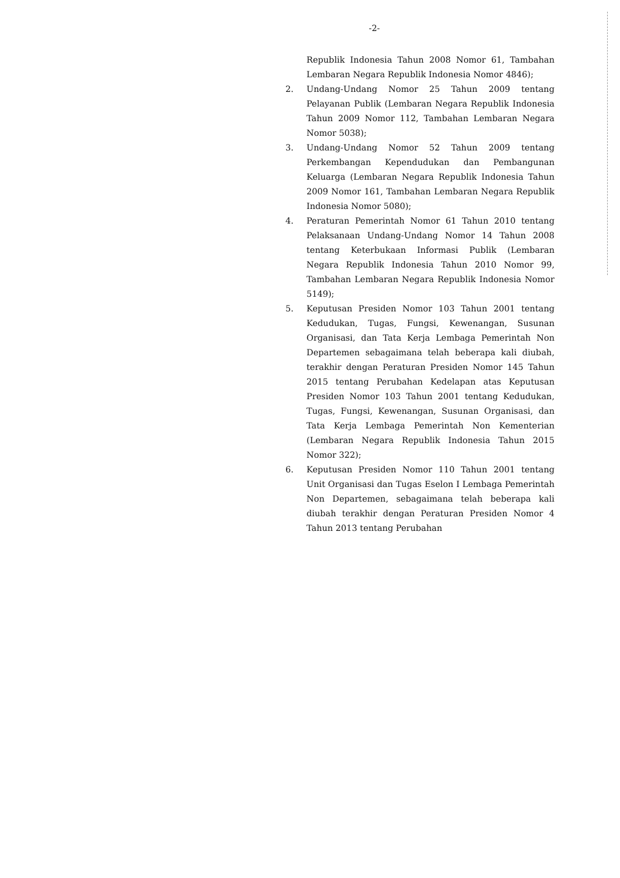-2-
Republik Indonesia Tahun 2008 Nomor 61, Tambahan Lembaran Negara Republik Indonesia Nomor 4846);
2. Undang-Undang Nomor 25 Tahun 2009 tentang Pelayanan Publik (Lembaran Negara Republik Indonesia Tahun 2009 Nomor 112, Tambahan Lembaran Negara Nomor 5038);
3. Undang-Undang Nomor 52 Tahun 2009 tentang Perkembangan Kependudukan dan Pembangunan Keluarga (Lembaran Negara Republik Indonesia Tahun 2009 Nomor 161, Tambahan Lembaran Negara Republik Indonesia Nomor 5080);
4. Peraturan Pemerintah Nomor 61 Tahun 2010 tentang Pelaksanaan Undang-Undang Nomor 14 Tahun 2008 tentang Keterbukaan Informasi Publik (Lembaran Negara Republik Indonesia Tahun 2010 Nomor 99, Tambahan Lembaran Negara Republik Indonesia Nomor 5149);
5. Keputusan Presiden Nomor 103 Tahun 2001 tentang Kedudukan, Tugas, Fungsi, Kewenangan, Susunan Organisasi, dan Tata Kerja Lembaga Pemerintah Non Departemen sebagaimana telah beberapa kali diubah, terakhir dengan Peraturan Presiden Nomor 145 Tahun 2015 tentang Perubahan Kedelapan atas Keputusan Presiden Nomor 103 Tahun 2001 tentang Kedudukan, Tugas, Fungsi, Kewenangan, Susunan Organisasi, dan Tata Kerja Lembaga Pemerintah Non Kementerian (Lembaran Negara Republik Indonesia Tahun 2015 Nomor 322);
6. Keputusan Presiden Nomor 110 Tahun 2001 tentang Unit Organisasi dan Tugas Eselon I Lembaga Pemerintah Non Departemen, sebagaimana telah beberapa kali diubah terakhir dengan Peraturan Presiden Nomor 4 Tahun 2013 tentang Perubahan